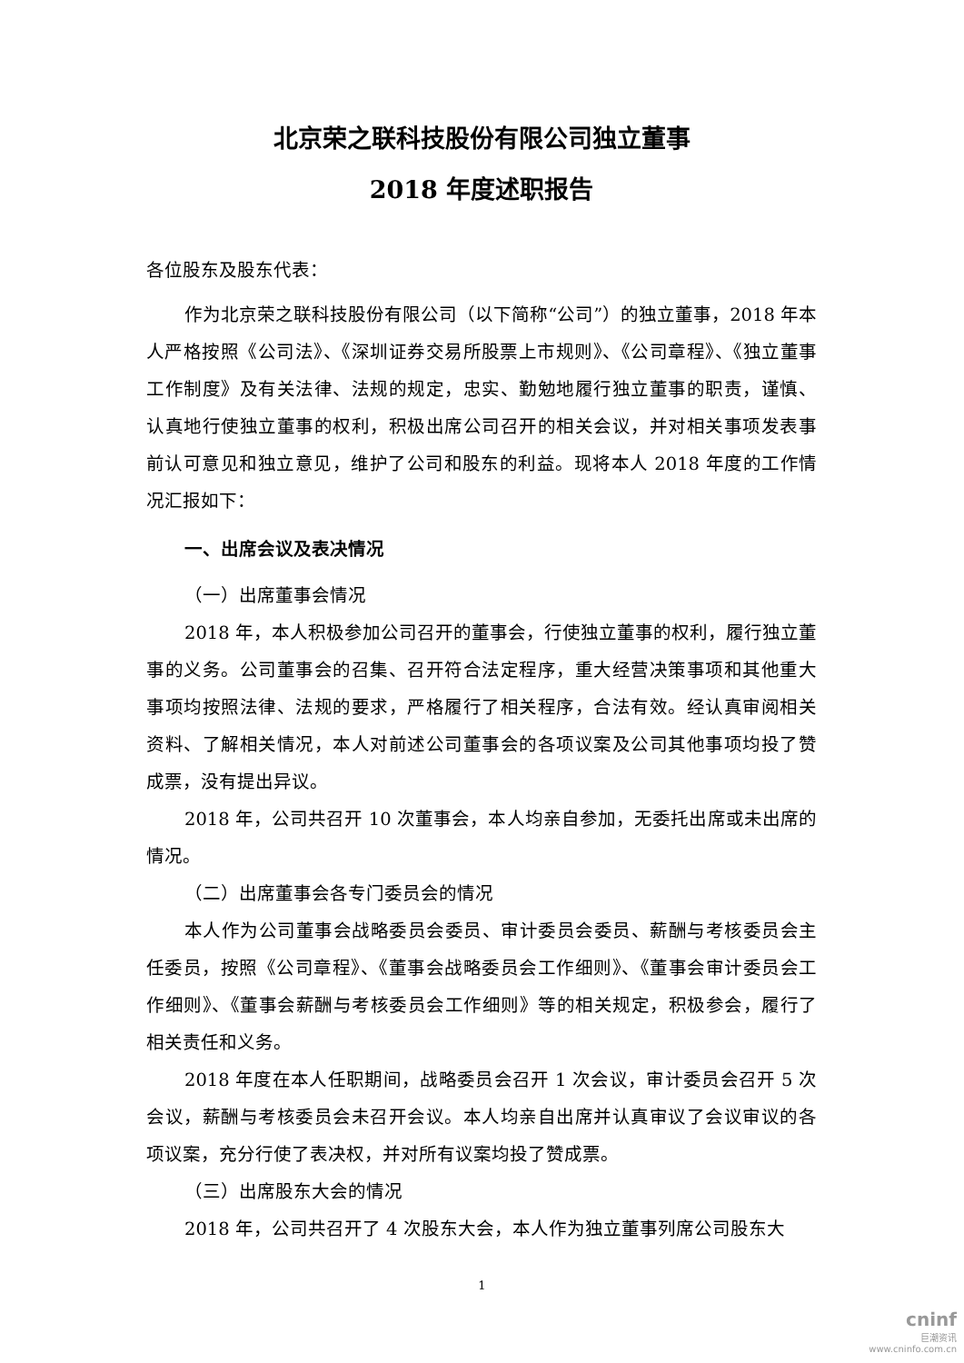北京荣之联科技股份有限公司独立董事
2018 年度述职报告
各位股东及股东代表：
作为北京荣之联科技股份有限公司（以下简称“公司”）的独立董事，2018 年本人严格按照《公司法》、《深圳证券交易所股票上市规则》、《公司章程》、《独立董事工作制度》及有关法律、法规的规定，忠实、勤勉地履行独立董事的职责，谨慎、认真地行使独立董事的权利，积极出席公司召开的相关会议，并对相关事项发表事前认可意见和独立意见，维护了公司和股东的利益。现将本人 2018 年度的工作情况汇报如下：
一、出席会议及表决情况
（一）出席董事会情况
2018 年，本人积极参加公司召开的董事会，行使独立董事的权利，履行独立董事的义务。公司董事会的召集、召开符合法定程序，重大经营决策事项和其他重大事项均按照法律、法规的要求，严格履行了相关程序，合法有效。经认真审阅相关资料、了解相关情况，本人对前述公司董事会的各项议案及公司其他事项均投了赞成票，没有提出异议。
2018 年，公司共召开 10 次董事会，本人均亲自参加，无委托出席或未出席的情况。
（二）出席董事会各专门委员会的情况
本人作为公司董事会战略委员会委员、审计委员会委员、薪酬与考核委员会主任委员，按照《公司章程》、《董事会战略委员会工作细则》、《董事会审计委员会工作细则》、《董事会薪酬与考核委员会工作细则》等的相关规定，积极参会，履行了相关责任和义务。
2018 年度在本人任职期间，战略委员会召开 1 次会议，审计委员会召开 5 次会议，薪酬与考核委员会未召开会议。本人均亲自出席并认真审议了会议审议的各项议案，充分行使了表决权，并对所有议案均投了赞成票。
（三）出席股东大会的情况
2018 年，公司共召开了 4 次股东大会，本人作为独立董事列席公司股东大
1
cninf
巨潮资讯
www.cninfo.com.cn